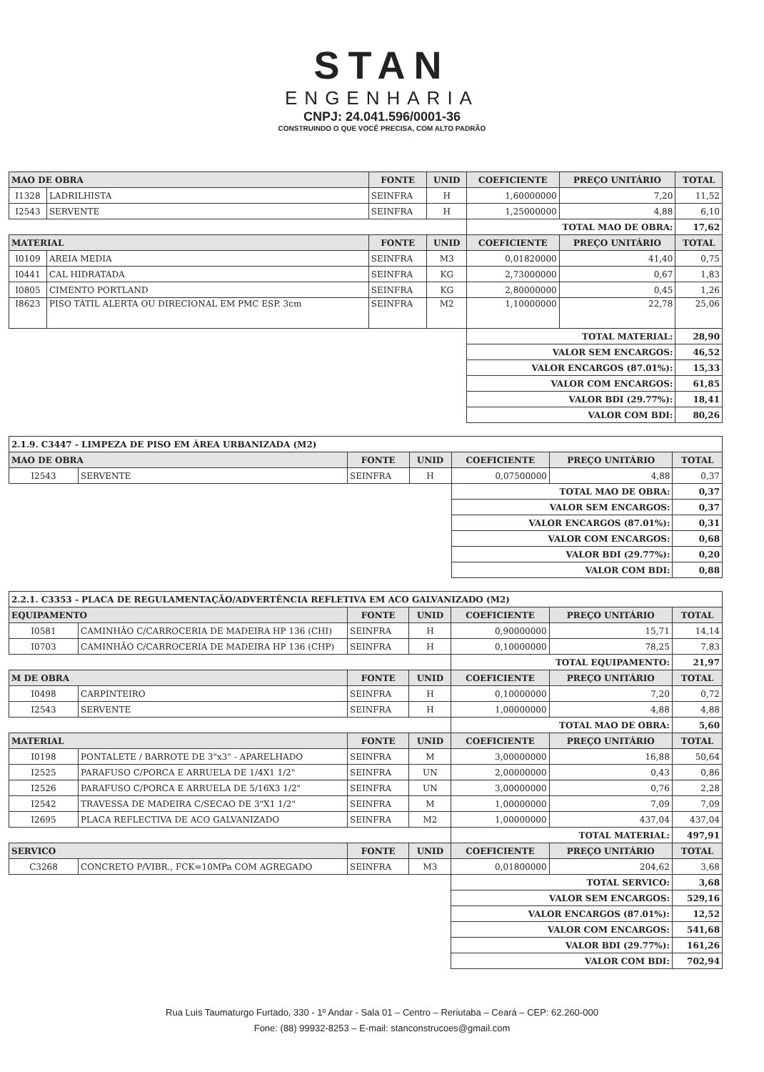STAN
ENGENHARIA
CNPJ: 24.041.596/0001-36
CONSTRUINDO O QUE VOCÊ PRECISA, COM ALTO PADRÃO
| MAO DE OBRA | | FONTE | UNID | COEFICIENTE | PREÇO UNITÁRIO | TOTAL |
| --- | --- | --- | --- | --- | --- | --- |
| I1328 | LADRILHISTA | SEINFRA | H | 1,60000000 | 7,20 | 11,52 |
| I2543 | SERVENTE | SEINFRA | H | 1,25000000 | 4,88 | 6,10 |
| | | | | TOTAL MAO DE OBRA: | | 17,62 |
| MATERIAL | | FONTE | UNID | COEFICIENTE | PREÇO UNITÁRIO | TOTAL |
| I0109 | AREIA MEDIA | SEINFRA | M3 | 0,01820000 | 41,40 | 0,75 |
| I0441 | CAL HIDRATADA | SEINFRA | KG | 2,73000000 | 0,67 | 1,83 |
| I0805 | CIMENTO PORTLAND | SEINFRA | KG | 2,80000000 | 0,45 | 1,26 |
| I8623 | PISO TÁTIL ALERTA OU DIRECIONAL EM PMC ESP. 3cm | SEINFRA | M2 | 1,10000000 | 22,78 | 25,06 |
| | | | | TOTAL MATERIAL: | | 28,90 |
| | | | | VALOR SEM ENCARGOS: | | 46,52 |
| | | | | VALOR ENCARGOS (87.01%): | | 15,33 |
| | | | | VALOR COM ENCARGOS: | | 61,85 |
| | | | | VALOR BDI (29.77%): | | 18,41 |
| | | | | VALOR COM BDI: | | 80,26 |
| 2.1.9. C3447 - LIMPEZA DE PISO EM ÁREA URBANIZADA (M2) | | | | | | |
| MAO DE OBRA | | FONTE | UNID | COEFICIENTE | PREÇO UNITÁRIO | TOTAL |
| I2543 | SERVENTE | SEINFRA | H | 0,07500000 | 4,88 | 0,37 |
| | | | | TOTAL MAO DE OBRA: | | 0,37 |
| | | | | VALOR SEM ENCARGOS: | | 0,37 |
| | | | | VALOR ENCARGOS (87.01%): | | 0,31 |
| | | | | VALOR COM ENCARGOS: | | 0,68 |
| | | | | VALOR BDI (29.77%): | | 0,20 |
| | | | | VALOR COM BDI: | | 0,88 |
| 2.2.1. C3353 - PLACA DE REGULAMENTAÇÃO/ADVERTÊNCIA REFLETIVA EM ACO GALVANIZADO (M2) | | | | | | |
| EQUIPAMENTO | | FONTE | UNID | COEFICIENTE | PREÇO UNITÁRIO | TOTAL |
| I0581 | CAMINHÃO C/CARROCERIA DE MADEIRA HP 136 (CHI) | SEINFRA | H | 0,90000000 | 15,71 | 14,14 |
| I0703 | CAMINHÃO C/CARROCERIA DE MADEIRA HP 136 (CHP) | SEINFRA | H | 0,10000000 | 78,25 | 7,83 |
| | | | | TOTAL EQUIPAMENTO: | | 21,97 |
| M DE OBRA | | FONTE | UNID | COEFICIENTE | PREÇO UNITÁRIO | TOTAL |
| I0498 | CARPINTEIRO | SEINFRA | H | 0,10000000 | 7,20 | 0,72 |
| I2543 | SERVENTE | SEINFRA | H | 1,00000000 | 4,88 | 4,88 |
| | | | | TOTAL MAO DE OBRA: | | 5,60 |
| MATERIAL | | FONTE | UNID | COEFICIENTE | PREÇO UNITÁRIO | TOTAL |
| I0198 | PONTALETE / BARROTE DE 3"x3" - APARELHADO | SEINFRA | M | 3,00000000 | 16,88 | 50,64 |
| I2525 | PARAFUSO C/PORCA E ARRUELA DE 1/4X1 1/2" | SEINFRA | UN | 2,00000000 | 0,43 | 0,86 |
| I2526 | PARAFUSO C/PORCA E ARRUELA DE 5/16X3 1/2" | SEINFRA | UN | 3,00000000 | 0,76 | 2,28 |
| I2542 | TRAVESSA DE MADEIRA C/SECAO DE 3"X1 1/2" | SEINFRA | M | 1,00000000 | 7,09 | 7,09 |
| I2695 | PLACA REFLECTIVA DE ACO GALVANIZADO | SEINFRA | M2 | 1,00000000 | 437,04 | 437,04 |
| | | | | TOTAL MATERIAL: | | 497,91 |
| SERVICO | | FONTE | UNID | COEFICIENTE | PREÇO UNITÁRIO | TOTAL |
| C3268 | CONCRETO P/VIBR., FCK=10MPa COM AGREGADO | SEINFRA | M3 | 0,01800000 | 204,62 | 3,68 |
| | | | | TOTAL SERVICO: | | 3,68 |
| | | | | VALOR SEM ENCARGOS: | | 529,16 |
| | | | | VALOR ENCARGOS (87.01%): | | 12,52 |
| | | | | VALOR COM ENCARGOS: | | 541,68 |
| | | | | VALOR BDI (29.77%): | | 161,26 |
| | | | | VALOR COM BDI: | | 702,94 |
Rua Luis Taumaturgo Furtado, 330 - 1º Andar - Sala 01 – Centro – Reriutaba – Ceará – CEP: 62.260-000
Fone: (88) 99932-8253 – E-mail: stanconstrucoes@gmail.com